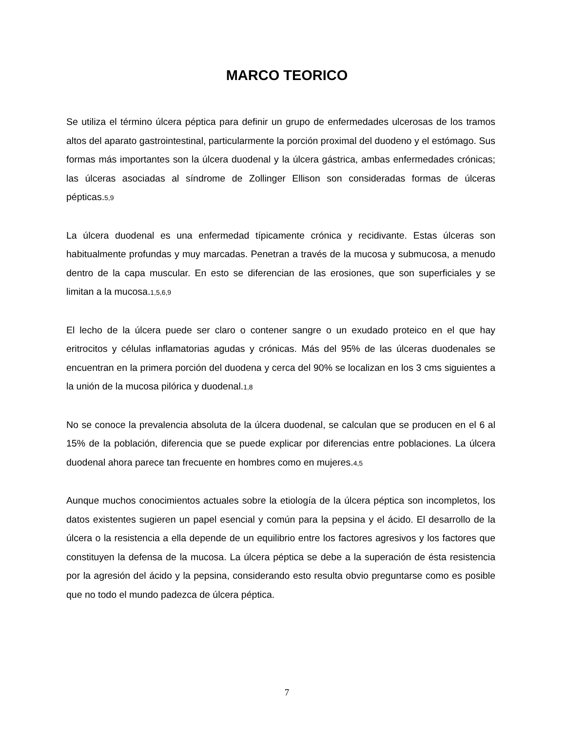MARCO TEORICO
Se utiliza el término úlcera péptica para definir un grupo de enfermedades ulcerosas de los tramos altos del aparato gastrointestinal, particularmente la porción proximal del duodeno y el estómago. Sus formas más importantes son la úlcera duodenal y la úlcera gástrica, ambas enfermedades crónicas; las úlceras asociadas al síndrome de Zollinger Ellison son consideradas formas de úlceras pépticas.5,9
La úlcera duodenal es una enfermedad típicamente crónica y recidivante. Estas úlceras son habitualmente profundas y muy marcadas. Penetran a través de la mucosa y submucosa, a menudo dentro de la capa muscular. En esto se diferencian de las erosiones, que son superficiales y se limitan a la mucosa.1,5,6,9
El lecho de la úlcera puede ser claro o contener sangre o un exudado proteico en el que hay eritrocitos y células inflamatorias agudas y crónicas. Más del 95% de las úlceras duodenales se encuentran en la primera porción del duodena y cerca del 90% se localizan en los 3 cms siguientes a la unión de la mucosa pilórica y duodenal.1,8
No se conoce la prevalencia absoluta de la úlcera duodenal, se calculan que se producen en el 6 al 15% de la población, diferencia que se puede explicar por diferencias entre poblaciones. La úlcera duodenal ahora parece tan frecuente en hombres como en mujeres.4,5
Aunque muchos conocimientos actuales sobre la etiología de la úlcera péptica son incompletos, los datos existentes sugieren un papel esencial y común para la pepsina y el ácido. El desarrollo de la úlcera o la resistencia a ella depende de un equilibrio entre los factores agresivos y los factores que constituyen la defensa de la mucosa. La úlcera péptica se debe a la superación de ésta resistencia por la agresión del ácido y la pepsina, considerando esto resulta obvio preguntarse como es posible que no todo el mundo padezca de úlcera péptica.
7